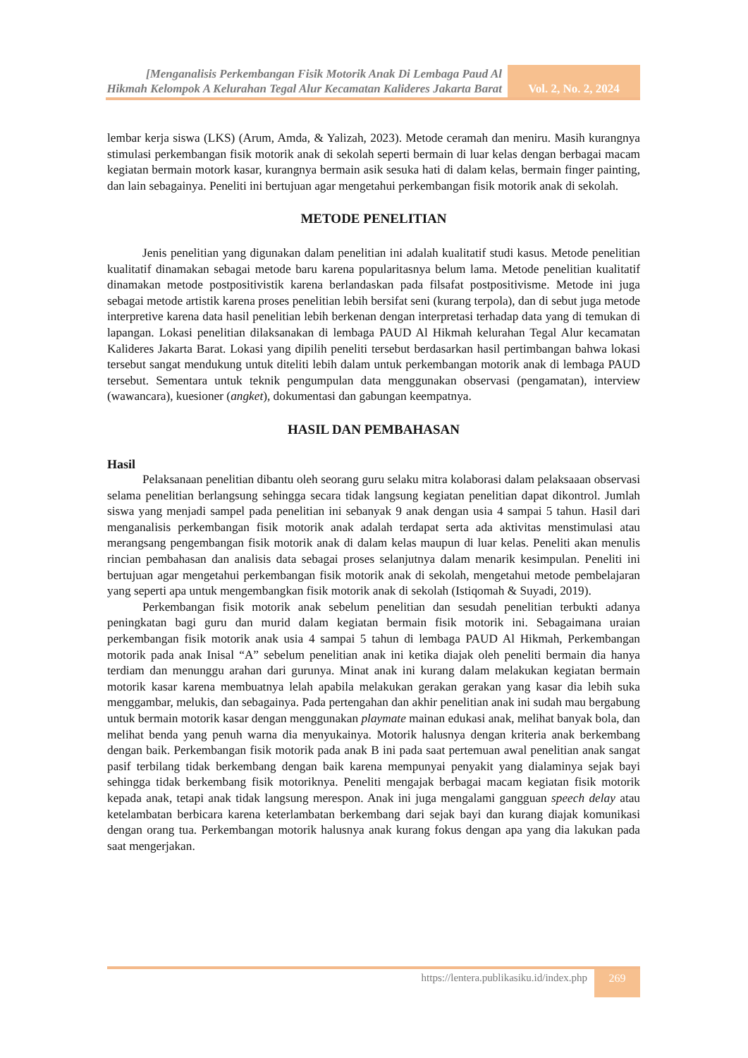[Menganalisis Perkembangan Fisik Motorik Anak Di Lembaga Paud Al Hikmah Kelompok A Kelurahan Tegal Alur Kecamatan Kalideres Jakarta Barat
Vol. 2, No. 2, 2024
lembar kerja siswa (LKS) (Arum, Amda, & Yalizah, 2023). Metode ceramah dan meniru. Masih kurangnya stimulasi perkembangan fisik motorik anak di sekolah seperti bermain di luar kelas dengan berbagai macam kegiatan bermain motork kasar, kurangnya bermain asik sesuka hati di dalam kelas, bermain finger painting, dan lain sebagainya. Peneliti ini bertujuan agar mengetahui perkembangan fisik motorik anak di sekolah.
METODE PENELITIAN
Jenis penelitian yang digunakan dalam penelitian ini adalah kualitatif studi kasus. Metode penelitian kualitatif dinamakan sebagai metode baru karena popularitasnya belum lama. Metode penelitian kualitatif dinamakan metode postpositivistik karena berlandaskan pada filsafat postpositivisme. Metode ini juga sebagai metode artistik karena proses penelitian lebih bersifat seni (kurang terpola), dan di sebut juga metode interpretive karena data hasil penelitian lebih berkenan dengan interpretasi terhadap data yang di temukan di lapangan. Lokasi penelitian dilaksanakan di lembaga PAUD Al Hikmah kelurahan Tegal Alur kecamatan Kalideres Jakarta Barat. Lokasi yang dipilih peneliti tersebut berdasarkan hasil pertimbangan bahwa lokasi tersebut sangat mendukung untuk diteliti lebih dalam untuk perkembangan motorik anak di lembaga PAUD tersebut. Sementara untuk teknik pengumpulan data menggunakan observasi (pengamatan), interview (wawancara), kuesioner (angket), dokumentasi dan gabungan keempatnya.
HASIL DAN PEMBAHASAN
Hasil
Pelaksanaan penelitian dibantu oleh seorang guru selaku mitra kolaborasi dalam pelaksaaan observasi selama penelitian berlangsung sehingga secara tidak langsung kegiatan penelitian dapat dikontrol. Jumlah siswa yang menjadi sampel pada penelitian ini sebanyak 9 anak dengan usia 4 sampai 5 tahun. Hasil dari menganalisis perkembangan fisik motorik anak adalah terdapat serta ada aktivitas menstimulasi atau merangsang pengembangan fisik motorik anak di dalam kelas maupun di luar kelas. Peneliti akan menulis rincian pembahasan dan analisis data sebagai proses selanjutnya dalam menarik kesimpulan. Peneliti ini bertujuan agar mengetahui perkembangan fisik motorik anak di sekolah, mengetahui metode pembelajaran yang seperti apa untuk mengembangkan fisik motorik anak di sekolah (Istiqomah & Suyadi, 2019).
Perkembangan fisik motorik anak sebelum penelitian dan sesudah penelitian terbukti adanya peningkatan bagi guru dan murid dalam kegiatan bermain fisik motorik ini. Sebagaimana uraian perkembangan fisik motorik anak usia 4 sampai 5 tahun di lembaga PAUD Al Hikmah, Perkembangan motorik pada anak Inisal “A” sebelum penelitian anak ini ketika diajak oleh peneliti bermain dia hanya terdiam dan menunggu arahan dari gurunya. Minat anak ini kurang dalam melakukan kegiatan bermain motorik kasar karena membuatnya lelah apabila melakukan gerakan gerakan yang kasar dia lebih suka menggambar, melukis, dan sebagainya. Pada pertengahan dan akhir penelitian anak ini sudah mau bergabung untuk bermain motorik kasar dengan menggunakan playmate mainan edukasi anak, melihat banyak bola, dan melihat benda yang penuh warna dia menyukainya. Motorik halusnya dengan kriteria anak berkembang dengan baik. Perkembangan fisik motorik pada anak B ini pada saat pertemuan awal penelitian anak sangat pasif terbilang tidak berkembang dengan baik karena mempunyai penyakit yang dialaminya sejak bayi sehingga tidak berkembang fisik motoriknya. Peneliti mengajak berbagai macam kegiatan fisik motorik kepada anak, tetapi anak tidak langsung merespon. Anak ini juga mengalami gangguan speech delay atau ketelambatan berbicara karena keterlambatan berkembang dari sejak bayi dan kurang diajak komunikasi dengan orang tua. Perkembangan motorik halusnya anak kurang fokus dengan apa yang dia lakukan pada saat mengerjakan.
https://lentera.publikasiku.id/index.php
269